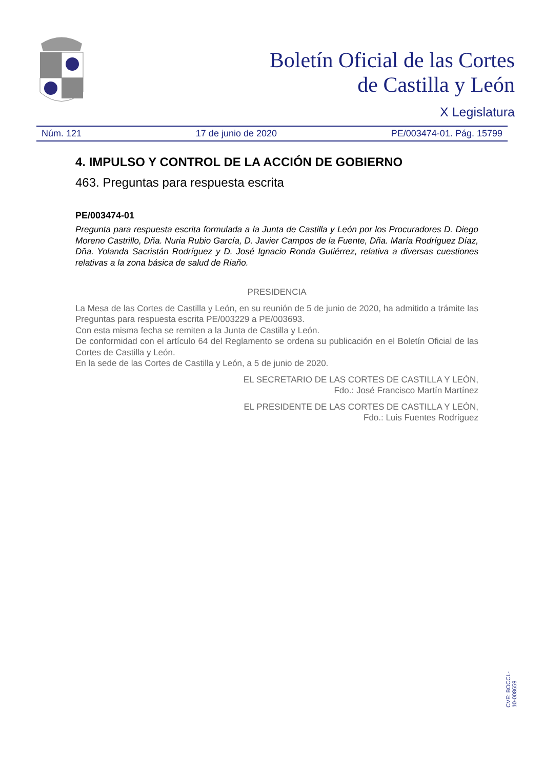Boletín Oficial de las Cortes
de Castilla y León
X Legislatura
Núm. 121 17 de junio de 2020 PE/003474-01. Pág. 15799
4. IMPULSO Y CONTROL DE LA ACCIÓN DE GOBIERNO
463. Preguntas para respuesta escrita
PE/003474-01
Pregunta para respuesta escrita formulada a la Junta de Castilla y León por los Procuradores D. Diego Moreno Castrillo, Dña. Nuria Rubio García, D. Javier Campos de la Fuente, Dña. María Rodríguez Díaz, Dña. Yolanda Sacristán Rodríguez y D. José Ignacio Ronda Gutiérrez, relativa a diversas cuestiones relativas a la zona básica de salud de Riaño.
PRESIDENCIA
La Mesa de las Cortes de Castilla y León, en su reunión de 5 de junio de 2020, ha admitido a trámite las Preguntas para respuesta escrita PE/003229 a PE/003693.
Con esta misma fecha se remiten a la Junta de Castilla y León.
De conformidad con el artículo 64 del Reglamento se ordena su publicación en el Boletín Oficial de las Cortes de Castilla y León.
En la sede de las Cortes de Castilla y León, a 5 de junio de 2020.
EL SECRETARIO DE LAS CORTES DE CASTILLA Y LEÓN,
Fdo.: José Francisco Martín Martínez
EL PRESIDENTE DE LAS CORTES DE CASTILLA Y LEÓN,
Fdo.: Luis Fuentes Rodríguez
CVE: BOCCL-10-008659